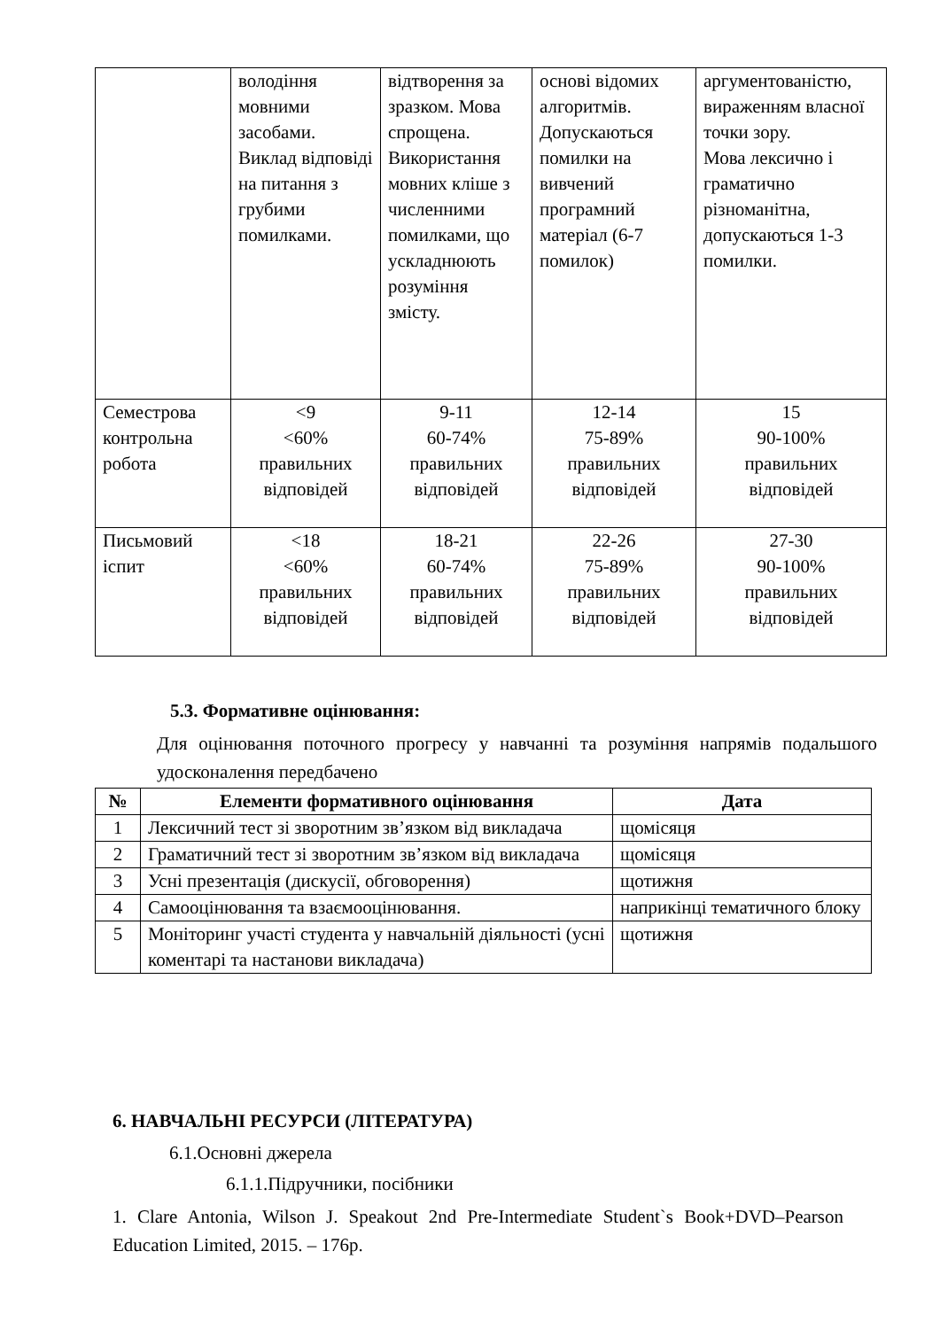| | володіння мовними засобами. Виклад відповіді на питання з грубими помилками. | відтворення за зразком. Мова спрощена. Використання мовних кліше з численними помилками, що ускладнюють розуміння змісту. | основі відомих алгоритмів. Допускаються помилки на вивчений програмний матеріал (6-7 помилок) | аргументованістю, вираженням власної точки зору. Мова лексично і граматично різноманітна, допускаються 1-3 помилки. |
| Семестрова контрольна робота | <9 <60% правильних відповідей | 9-11 60-74% правильних відповідей | 12-14 75-89% правильних відповідей | 15 90-100% правильних відповідей |
| Письмовий іспит | <18 <60% правильних відповідей | 18-21 60-74% правильних відповідей | 22-26 75-89% правильних відповідей | 27-30 90-100% правильних відповідей |
5.3. Формативне оцінювання:
Для оцінювання поточного прогресу у навчанні та розуміння напрямів подальшого удосконалення передбачено
| № | Елементи формативного оцінювання | Дата |
| --- | --- | --- |
| 1 | Лексичний тест зі зворотним зв’язком від викладача | щомісяця |
| 2 | Граматичний тест зі зворотним зв’язком від викладача | щомісяця |
| 3 | Усні презентація (дискусії, обговорення) | щотижня |
| 4 | Самооцінювання та взаємооцінювання. | наприкінці тематичного блоку |
| 5 | Моніторинг участі студента у навчальній діяльності (усні коментарі та настанови викладача) | щотижня |
6. НАВЧАЛЬНІ РЕСУРСИ (ЛІТЕРАТУРА)
6.1.Основні джерела
6.1.1.Підручники, посібники
1. Clare Antonia, Wilson J. Speakout 2nd Pre-Intermediate Student`s Book+DVD–Pearson Education Limited, 2015. – 176р.